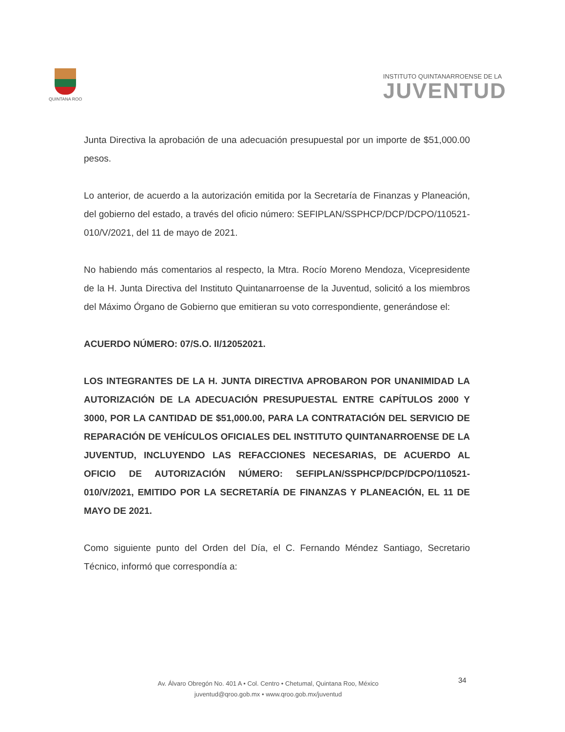QUINTANA ROO
INSTITUTO QUINTANARROENSE DE LA
JUVENTUD
Junta Directiva la aprobación de una adecuación presupuestal por un importe de $51,000.00 pesos.
Lo anterior, de acuerdo a la autorización emitida por la Secretaría de Finanzas y Planeación, del gobierno del estado, a través del oficio número: SEFIPLAN/SSPHCP/DCP/DCPO/110521-010/V/2021, del 11 de mayo de 2021.
No habiendo más comentarios al respecto, la Mtra. Rocío Moreno Mendoza, Vicepresidente de la H. Junta Directiva del Instituto Quintanarroense de la Juventud, solicitó a los miembros del Máximo Órgano de Gobierno que emitieran su voto correspondiente, generándose el:
ACUERDO NÚMERO: 07/S.O. II/12052021.
LOS INTEGRANTES DE LA H. JUNTA DIRECTIVA APROBARON POR UNANIMIDAD LA AUTORIZACIÓN DE LA ADECUACIÓN PRESUPUESTAL ENTRE CAPÍTULOS 2000 Y 3000, POR LA CANTIDAD DE $51,000.00, PARA LA CONTRATACIÓN DEL SERVICIO DE REPARACIÓN DE VEHÍCULOS OFICIALES DEL INSTITUTO QUINTANARROENSE DE LA JUVENTUD, INCLUYENDO LAS REFACCIONES NECESARIAS, DE ACUERDO AL OFICIO DE AUTORIZACIÓN NÚMERO: SEFIPLAN/SSPHCP/DCP/DCPO/110521-010/V/2021, EMITIDO POR LA SECRETARÍA DE FINANZAS Y PLANEACIÓN, EL 11 DE MAYO DE 2021.
Como siguiente punto del Orden del Día, el C. Fernando Méndez Santiago, Secretario Técnico, informó que correspondía a:
Av. Álvaro Obregón No. 401 A • Col. Centro • Chetumal, Quintana Roo, México
juventud@qroo.gob.mx • www.qroo.gob.mx/juventud
34